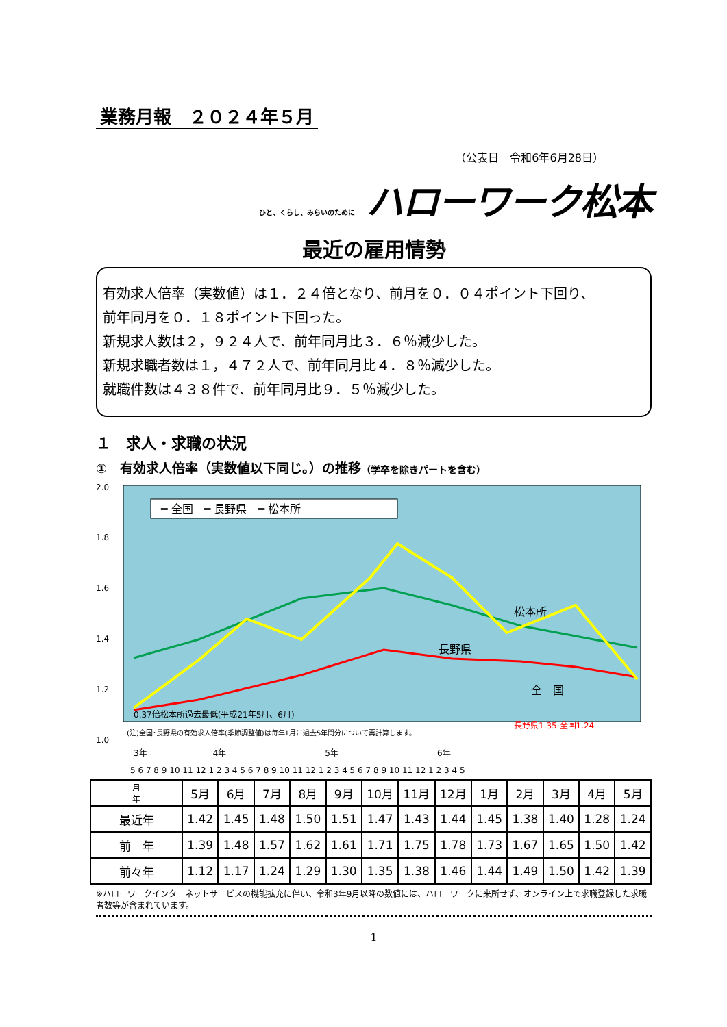業務月報　２０２４年５月
（公表日　令和6年6月28日）
ひと、くらし、みらいのために ハローワーク松本
最近の雇用情勢
有効求人倍率（実数値）は１．２４倍となり、前月を０．０４ポイント下回り、
前年同月を０．１８ポイント下回った。
新規求人数は２，９２４人で、前年同月比３．６％減少した。
新規求職者数は１，４７２人で、前年同月比４．８％減少した。
就職件数は４３８件で、前年同月比９．５％減少した。
１　求人・求職の状況
①　有効求人倍率（実数値以下同じ。）の推移（学卒を除きパートを含む）
2.0
1.8
1.6
1.4
1.2
1.0
━ 全国　━ 長野県　━ 松本所
松本所
長野県
全　国
0.37倍松本所過去最低(平成21年5月、6月)
(注)全国･長野県の有効求人倍率(季節調整値)は毎年1月に過去5年間分について再計算します。
長野県1.35 全国1.24
3年　　　　　　　　4年　　　　　　　　　　　　5年　　　　　　　　　　　　6年
5 6 7 8 9 10 11 12 1 2 3 4 5 6 7 8 9 10 11 12 1 2 3 4 5 6 7 8 9 10 11 12 1 2 3 4 5
| 月 年 | 5月 | 6月 | 7月 | 8月 | 9月 | 10月 | 11月 | 12月 | 1月 | 2月 | 3月 | 4月 | 5月 |
| --- | --- | --- | --- | --- | --- | --- | --- | --- | --- | --- | --- | --- | --- |
| 最近年 | 1.42 | 1.45 | 1.48 | 1.50 | 1.51 | 1.47 | 1.43 | 1.44 | 1.45 | 1.38 | 1.40 | 1.28 | 1.24 |
| 前 年 | 1.39 | 1.48 | 1.57 | 1.62 | 1.61 | 1.71 | 1.75 | 1.78 | 1.73 | 1.67 | 1.65 | 1.50 | 1.42 |
| 前々年 | 1.12 | 1.17 | 1.24 | 1.29 | 1.30 | 1.35 | 1.38 | 1.46 | 1.44 | 1.49 | 1.50 | 1.42 | 1.39 |
※ハローワークインターネットサービスの機能拡充に伴い、令和3年9月以降の数値には、ハローワークに来所せず、オンライン上で求職登録した求職者数等が含まれています。
1